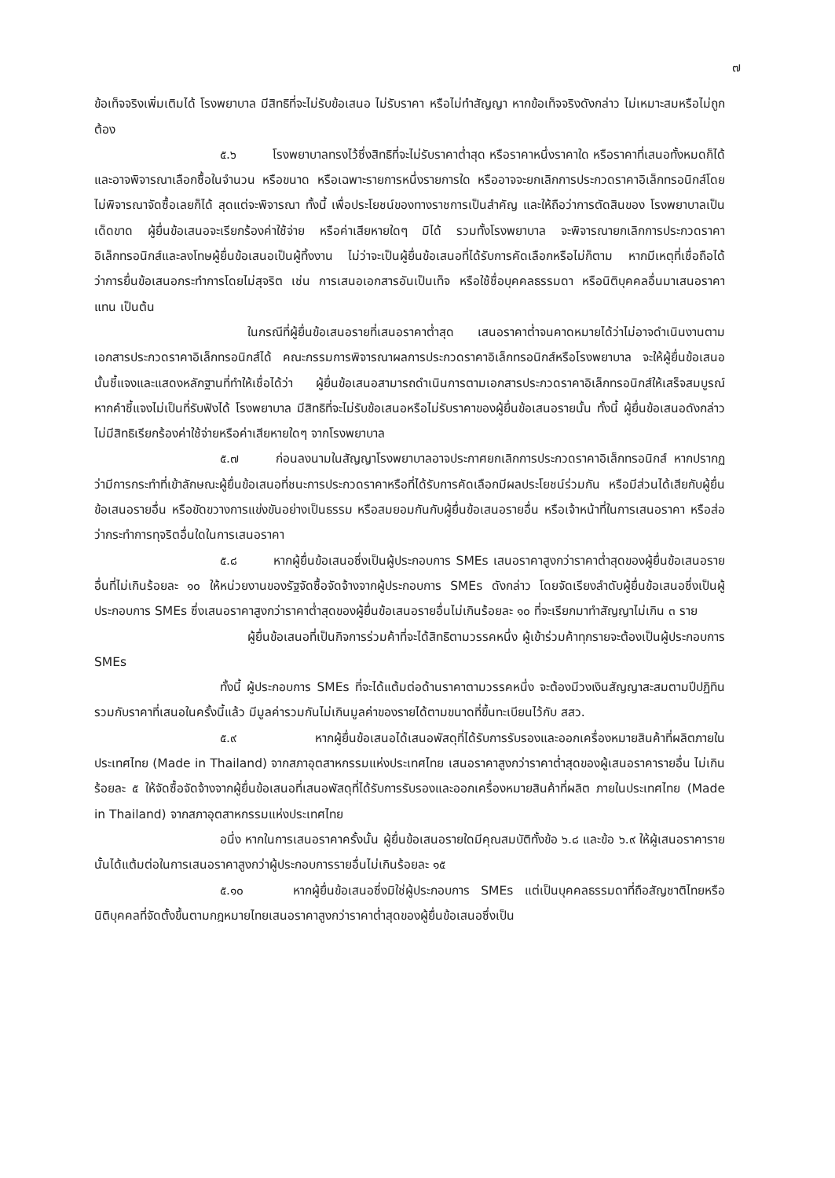๗
ข้อเท็จจริงเพิ่มเติมได้ โรงพยาบาล มีสิทธิที่จะไม่รับข้อเสนอ ไม่รับราคา หรือไม่ทำสัญญา หากข้อเท็จจริงดังกล่าว ไม่เหมาะสมหรือไม่ถูกต้อง
๕.๖ โรงพยาบาลทรงไว้ซึ่งสิทธิที่จะไม่รับราคาต่ำสุด หรือราคาหนึ่งราคาใด หรือราคาที่เสนอทั้งหมดก็ได้ และอาจพิจารณาเลือกซื้อในจำนวน หรือขนาด หรือเฉพาะรายการหนึ่งรายการใด หรืออาจจะยกเลิกการประกวดราคาอิเล็กทรอนิกส์โดยไม่พิจารณาจัดซื้อเลยก็ได้ สุดแต่จะพิจารณา ทั้งนี้ เพื่อประโยชน์ของทางราชการเป็นสำคัญ และให้ถือว่าการตัดสินของ โรงพยาบาลเป็นเด็ดขาด ผู้ยื่นข้อเสนอจะเรียกร้องค่าใช้จ่าย หรือค่าเสียหายใดๆ มิได้ รวมทั้งโรงพยาบาล จะพิจารณายกเลิกการประกวดราคาอิเล็กทรอนิกส์และลงโทษผู้ยื่นข้อเสนอเป็นผู้ทิ้งงาน ไม่ว่าจะเป็นผู้ยื่นข้อเสนอที่ได้รับการคัดเลือกหรือไม่ก็ตาม หากมีเหตุที่เชื่อถือได้ว่าการยื่นข้อเสนอกระทำการโดยไม่สุจริต เช่น การเสนอเอกสารอันเป็นเท็จ หรือใช้ชื่อบุคคลธรรมดา หรือนิติบุคคลอื่นมาเสนอราคาแทน เป็นต้น
ในกรณีที่ผู้ยื่นข้อเสนอรายที่เสนอราคาต่ำสุด เสนอราคาต่ำจนคาดหมายได้ว่าไม่อาจดำเนินงานตามเอกสารประกวดราคาอิเล็กทรอนิกส์ได้ คณะกรรมการพิจารณาผลการประกวดราคาอิเล็กทรอนิกส์หรือโรงพยาบาล จะให้ผู้ยื่นข้อเสนอนั้นชี้แจงและแสดงหลักฐานที่ทำให้เชื่อได้ว่า ผู้ยื่นข้อเสนอสามารถดำเนินการตามเอกสารประกวดราคาอิเล็กทรอนิกส์ให้เสร็จสมบูรณ์ หากคำชี้แจงไม่เป็นที่รับฟังได้ โรงพยาบาล มีสิทธิที่จะไม่รับข้อเสนอหรือไม่รับราคาของผู้ยื่นข้อเสนอรายนั้น ทั้งนี้ ผู้ยื่นข้อเสนอดังกล่าวไม่มีสิทธิเรียกร้องค่าใช้จ่ายหรือค่าเสียหายใดๆ จากโรงพยาบาล
๕.๗ ก่อนลงนามในสัญญาโรงพยาบาลอาจประกาศยกเลิกการประกวดราคาอิเล็กทรอนิกส์ หากปรากฏว่ามีการกระทำที่เข้าลักษณะผู้ยื่นข้อเสนอที่ชนะการประกวดราคาหรือที่ได้รับการคัดเลือกมีผลประโยชน์ร่วมกัน หรือมีส่วนได้เสียกับผู้ยื่นข้อเสนอรายอื่น หรือขัดขวางการแข่งขันอย่างเป็นธรรม หรือสมยอมกันกับผู้ยื่นข้อเสนอรายอื่น หรือเจ้าหน้าที่ในการเสนอราคา หรือส่อว่ากระทำการทุจริตอื่นใดในการเสนอราคา
๕.๘ หากผู้ยื่นข้อเสนอซึ่งเป็นผู้ประกอบการ SMEs เสนอราคาสูงกว่าราคาต่ำสุดของผู้ยื่นข้อเสนอรายอื่นที่ไม่เกินร้อยละ ๑๐ ให้หน่วยงานของรัฐจัดซื้อจัดจ้างจากผู้ประกอบการ SMEs ดังกล่าว โดยจัดเรียงลำดับผู้ยื่นข้อเสนอซึ่งเป็นผู้ประกอบการ SMEs ซึ่งเสนอราคาสูงกว่าราคาต่ำสุดของผู้ยื่นข้อเสนอรายอื่นไม่เกินร้อยละ ๑๐ ที่จะเรียกมาทำสัญญาไม่เกิน ๓ ราย
ผู้ยื่นข้อเสนอที่เป็นกิจการร่วมค้าที่จะได้สิทธิตามวรรคหนึ่ง ผู้เข้าร่วมค้าทุกรายจะต้องเป็นผู้ประกอบการ SMEs
ทั้งนี้ ผู้ประกอบการ SMEs ที่จะได้แต้มต่อด้านราคาตามวรรคหนึ่ง จะต้องมีวงเงินสัญญาสะสมตามปีปฏิทินรวมกับราคาที่เสนอในครั้งนี้แล้ว มีมูลค่ารวมกันไม่เกินมูลค่าของรายได้ตามขนาดที่ขึ้นทะเบียนไว้กับ สสว.
๕.๙ หากผู้ยื่นข้อเสนอได้เสนอพัสดุที่ได้รับการรับรองและออกเครื่องหมายสินค้าที่ผลิตภายในประเทศไทย (Made in Thailand) จากสภาอุตสาหกรรมแห่งประเทศไทย เสนอราคาสูงกว่าราคาต่ำสุดของผู้เสนอราคารายอื่น ไม่เกินร้อยละ ๕ ให้จัดซื้อจัดจ้างจากผู้ยื่นข้อเสนอที่เสนอพัสดุที่ได้รับการรับรองและออกเครื่องหมายสินค้าที่ผลิต ภายในประเทศไทย (Made in Thailand) จากสภาอุตสาหกรรมแห่งประเทศไทย
อนึ่ง หากในการเสนอราคาครั้งนั้น ผู้ยื่นข้อเสนอรายใดมีคุณสมบัติทั้งข้อ ๖.๘ และข้อ ๖.๙ ให้ผู้เสนอราคารายนั้นได้แต้มต่อในการเสนอราคาสูงกว่าผู้ประกอบการรายอื่นไม่เกินร้อยละ ๑๕
๕.๑๐ หากผู้ยื่นข้อเสนอซึ่งมิใช่ผู้ประกอบการ SMEs แต่เป็นบุคคลธรรมดาที่ถือสัญชาติไทยหรือนิติบุคคลที่จัดตั้งขึ้นตามกฎหมายไทยเสนอราคาสูงกว่าราคาต่ำสุดของผู้ยื่นข้อเสนอซึ่งเป็น